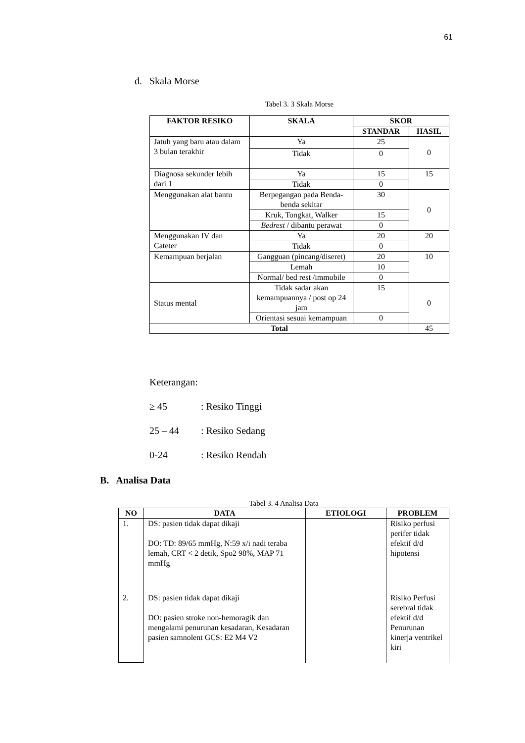61
d. Skala Morse
Tabel 3. 3 Skala Morse
| FAKTOR RESIKO | SKALA | SKOR | |
| --- | --- | --- | --- |
| | | STANDAR | HASIL |
| Jatuh yang baru atau dalam 3 bulan terakhir | Ya | 25 | 0 |
| | Tidak | 0 | |
| Diagnosa sekunder lebih dari 1 | Ya | 15 | 15 |
| | Tidak | 0 | |
| Menggunakan alat bantu | Berpegangan pada Benda-benda sekitar | 30 | 0 |
| | Kruk, Tongkat, Walker | 15 | |
| | Bedrest / dibantu perawat | 0 | |
| Menggunakan IV dan Cateter | Ya | 20 | 20 |
| | Tidak | 0 | |
| Kemampuan berjalan | Gangguan (pincang/diseret) | 20 | 10 |
| | Lemah | 10 | |
| | Normal/ bed rest /immobile | 0 | |
| Status mental | Tidak sadar akan kemampuannya / post op 24 jam | 15 | 0 |
| | Orientasi sesuai kemampuan | 0 | |
| Total | | | 45 |
Keterangan:
≥ 45: Resiko Tinggi
25 – 44: Resiko Sedang
0-24: Resiko Rendah
B. Analisa Data
Tabel 3. 4 Analisa Data
| NO | DATA | ETIOLOGI | PROBLEM |
| --- | --- | --- | --- |
| 1. | DS: pasien tidak dapat dikaji DO: TD: 89/65 mmHg, N:59 x/i nadi teraba lemah, CRT < 2 detik, Spo2 98%, MAP 71 mmHg | | Risiko perfusi perifer tidak efektif d/d hipotensi |
| 2. | DS: pasien tidak dapat dikaji DO: pasien stroke non-hemoragik dan mengalami penurunan kesadaran, Kesadaran pasien samnolent GCS: E2 M4 V2 | | Risiko Perfusi serebral tidak efektif d/d Penurunan kinerja ventrikel kiri |